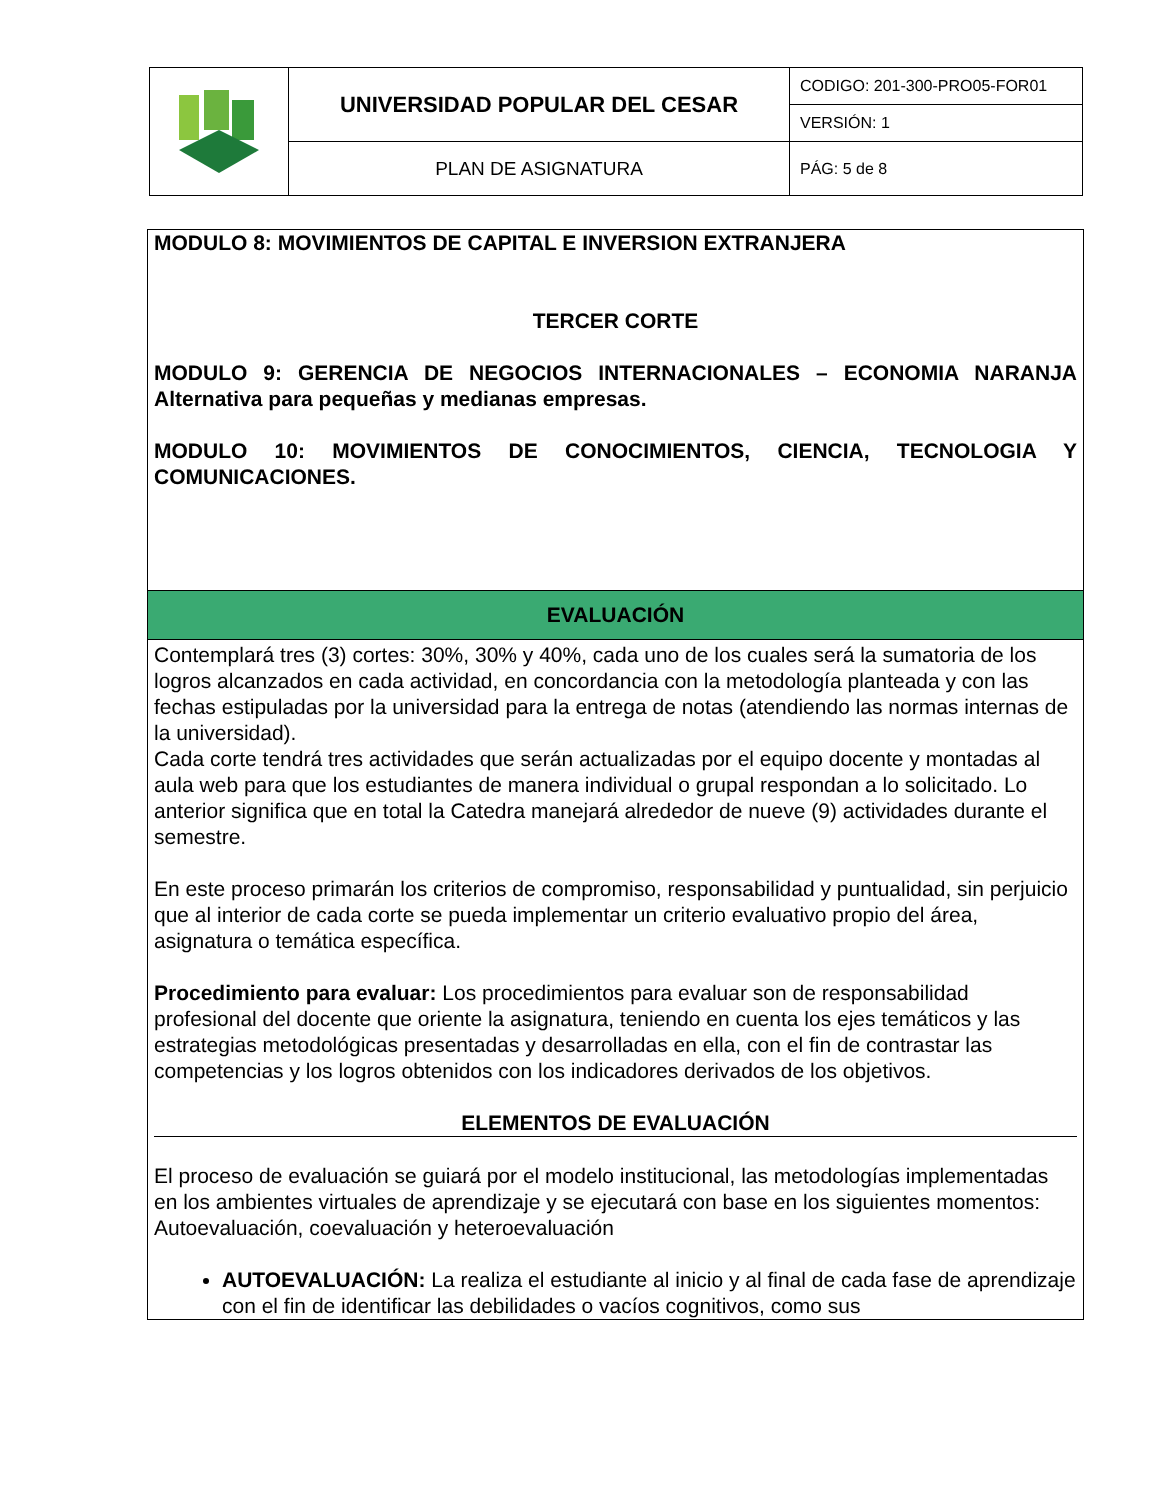| | UNIVERSIDAD POPULAR DEL CESAR | CODIGO: 201-300-PRO05-FOR01 |
| | | VERSIÓN: 1 |
| | PLAN DE ASIGNATURA | PÁG: 5 de 8 |
MODULO 8: MOVIMIENTOS DE CAPITAL E INVERSION EXTRANJERA
TERCER CORTE
MODULO 9: GERENCIA DE NEGOCIOS INTERNACIONALES – ECONOMIA NARANJA Alternativa para pequeñas y medianas empresas.
MODULO 10: MOVIMIENTOS DE CONOCIMIENTOS, CIENCIA, TECNOLOGIA Y COMUNICACIONES.
EVALUACIÓN
Contemplará tres (3) cortes: 30%, 30% y 40%, cada uno de los cuales será la sumatoria de los logros alcanzados en cada actividad, en concordancia con la metodología planteada y con las fechas estipuladas por la universidad para la entrega de notas (atendiendo las normas internas de la universidad).
Cada corte tendrá tres actividades que serán actualizadas por el equipo docente y montadas al aula web para que los estudiantes de manera individual o grupal respondan a lo solicitado. Lo anterior significa que en total la Catedra manejará alrededor de nueve (9) actividades durante el semestre.
En este proceso primarán los criterios de compromiso, responsabilidad y puntualidad, sin perjuicio que al interior de cada corte se pueda implementar un criterio evaluativo propio del área, asignatura o temática específica.
Procedimiento para evaluar: Los procedimientos para evaluar son de responsabilidad profesional del docente que oriente la asignatura, teniendo en cuenta los ejes temáticos y las estrategias metodológicas presentadas y desarrolladas en ella, con el fin de contrastar las competencias y los logros obtenidos con los indicadores derivados de los objetivos.
ELEMENTOS DE EVALUACIÓN
El proceso de evaluación se guiará por el modelo institucional, las metodologías implementadas en los ambientes virtuales de aprendizaje y se ejecutará con base en los siguientes momentos: Autoevaluación, coevaluación y heteroevaluación
AUTOEVALUACIÓN: La realiza el estudiante al inicio y al final de cada fase de aprendizaje con el fin de identificar las debilidades o vacíos cognitivos, como sus